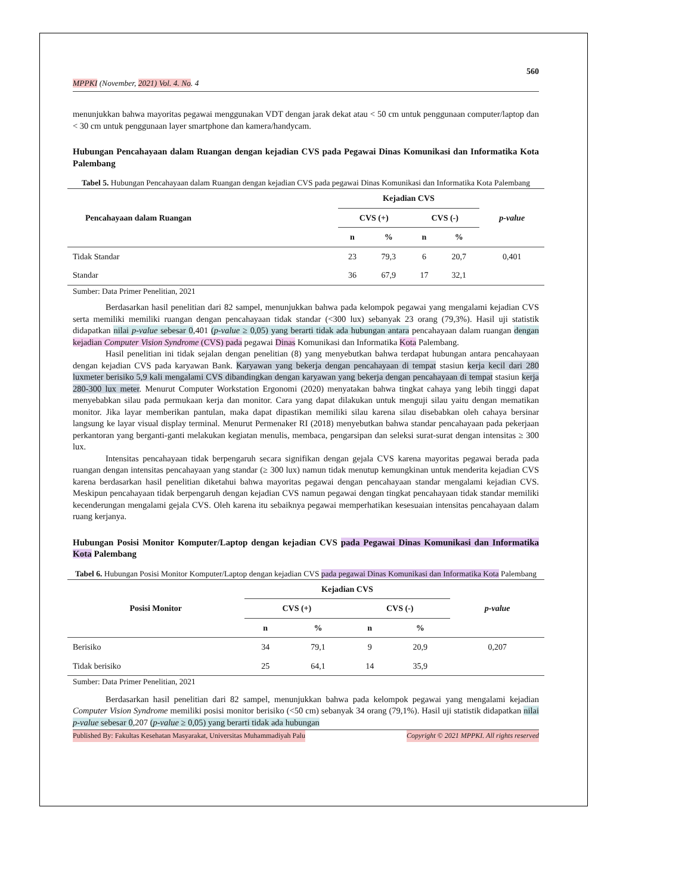560
MPPKI (November, 2021) Vol. 4. No. 4
menunjukkan bahwa mayoritas pegawai menggunakan VDT dengan jarak dekat atau < 50 cm untuk penggunaan computer/laptop dan < 30 cm untuk penggunaan layer smartphone dan kamera/handycam.
Hubungan Pencahayaan dalam Ruangan dengan kejadian CVS pada Pegawai Dinas Komunikasi dan Informatika Kota Palembang
Tabel 5. Hubungan Pencahayaan dalam Ruangan dengan kejadian CVS pada pegawai Dinas Komunikasi dan Informatika Kota Palembang
| Pencahayaan dalam Ruangan | Kejadian CVS | | | | p-value |
| --- | --- | --- | --- | --- | --- |
| | CVS (+) | | CVS (-) | | |
| | n | % | n | % | |
| Tidak Standar | 23 | 79,3 | 6 | 20,7 | 0,401 |
| Standar | 36 | 67,9 | 17 | 32,1 | |
Sumber: Data Primer Penelitian, 2021
Berdasarkan hasil penelitian dari 82 sampel, menunjukkan bahwa pada kelompok pegawai yang mengalami kejadian CVS serta memiliki memiliki ruangan dengan pencahayaan tidak standar (<300 lux) sebanyak 23 orang (79,3%). Hasil uji statistik didapatkan nilai p-value sebesar 0,401 (p-value ≥ 0,05) yang berarti tidak ada hubungan antara pencahayaan dalam ruangan dengan kejadian Computer Vision Syndrome (CVS) pada pegawai Dinas Komunikasi dan Informatika Kota Palembang.
Hasil penelitian ini tidak sejalan dengan penelitian (8) yang menyebutkan bahwa terdapat hubungan antara pencahayaan dengan kejadian CVS pada karyawan Bank. Karyawan yang bekerja dengan pencahayaan di tempat stasiun kerja kecil dari 280 luxmeter berisiko 5,9 kali mengalami CVS dibandingkan dengan karyawan yang bekerja dengan pencahayaan di tempat stasiun kerja 280-300 lux meter. Menurut Computer Workstation Ergonomi (2020) menyatakan bahwa tingkat cahaya yang lebih tinggi dapat menyebabkan silau pada permukaan kerja dan monitor. Cara yang dapat dilakukan untuk menguji silau yaitu dengan mematikan monitor. Jika layar memberikan pantulan, maka dapat dipastikan memiliki silau karena silau disebabkan oleh cahaya bersinar langsung ke layar visual display terminal. Menurut Permenaker RI (2018) menyebutkan bahwa standar pencahayaan pada pekerjaan perkantoran yang berganti-ganti melakukan kegiatan menulis, membaca, pengarsipan dan seleksi surat-surat dengan intensitas ≥ 300 lux.
Intensitas pencahayaan tidak berpengaruh secara signifikan dengan gejala CVS karena mayoritas pegawai berada pada ruangan dengan intensitas pencahayaan yang standar (≥ 300 lux) namun tidak menutup kemungkinan untuk menderita kejadian CVS karena berdasarkan hasil penelitian diketahui bahwa mayoritas pegawai dengan pencahayaan standar mengalami kejadian CVS. Meskipun pencahayaan tidak berpengaruh dengan kejadian CVS namun pegawai dengan tingkat pencahayaan tidak standar memiliki kecenderungan mengalami gejala CVS. Oleh karena itu sebaiknya pegawai memperhatikan kesesuaian intensitas pencahayaan dalam ruang kerjanya.
Hubungan Posisi Monitor Komputer/Laptop dengan kejadian CVS pada Pegawai Dinas Komunikasi dan Informatika Kota Palembang
Tabel 6. Hubungan Posisi Monitor Komputer/Laptop dengan kejadian CVS pada pegawai Dinas Komunikasi dan Informatika Kota Palembang
| Posisi Monitor | Kejadian CVS | | | | p-value |
| --- | --- | --- | --- | --- | --- |
| | CVS (+) | | CVS (-) | | |
| | n | % | n | % | |
| Berisiko | 34 | 79,1 | 9 | 20,9 | 0,207 |
| Tidak berisiko | 25 | 64,1 | 14 | 35,9 | |
Sumber: Data Primer Penelitian, 2021
Berdasarkan hasil penelitian dari 82 sampel, menunjukkan bahwa pada kelompok pegawai yang mengalami kejadian Computer Vision Syndrome memiliki posisi monitor berisiko (<50 cm) sebanyak 34 orang (79,1%). Hasil uji statistik didapatkan nilai p-value sebesar 0,207 (p-value ≥ 0,05) yang berarti tidak ada hubungan
Published By: Fakultas Kesehatan Masyarakat, Universitas Muhammadiyah Palu Copyright © 2021 MPPKI. All rights reserved